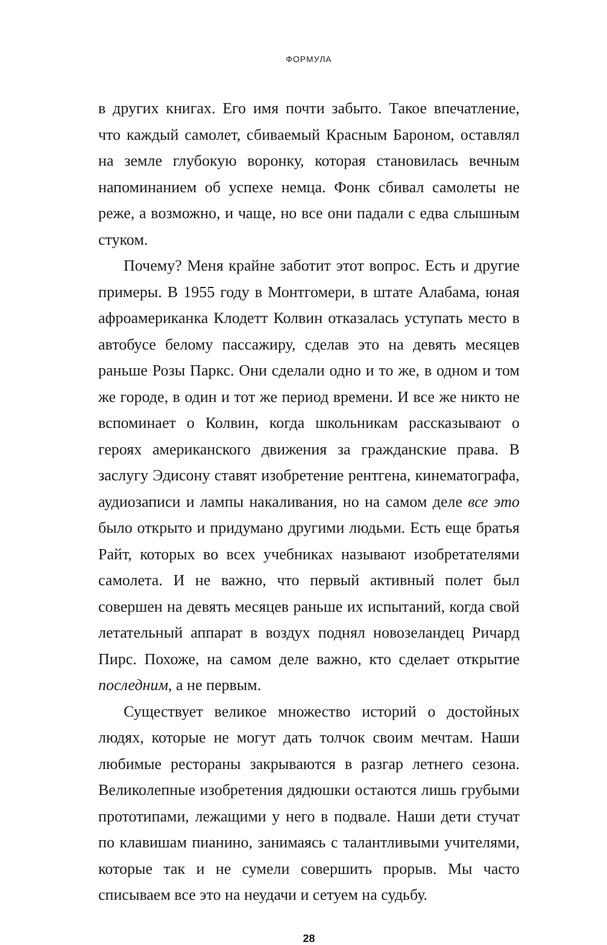ФОРМУЛА
в других книгах. Его имя почти забыто. Такое впечатление, что каждый самолет, сбиваемый Красным Бароном, оставлял на земле глубокую воронку, которая становилась вечным напоминанием об успехе немца. Фонк сбивал самолеты не реже, а возможно, и чаще, но все они падали с едва слышным стуком.
Почему? Меня крайне заботит этот вопрос. Есть и другие примеры. В 1955 году в Монтгомери, в штате Алабама, юная афроамериканка Клодетт Колвин отказалась уступать место в автобусе белому пассажиру, сделав это на девять месяцев раньше Розы Паркс. Они сделали одно и то же, в одном и том же городе, в один и тот же период времени. И все же никто не вспоминает о Колвин, когда школьникам рассказывают о героях американского движения за гражданские права. В заслугу Эдисону ставят изобретение рентгена, кинематографа, аудиозаписи и лампы накаливания, но на самом деле все это было открыто и придумано другими людьми. Есть еще братья Райт, которых во всех учебниках называют изобретателями самолета. И не важно, что первый активный полет был совершен на девять месяцев раньше их испытаний, когда свой летательный аппарат в воздух поднял новозеландец Ричард Пирс. Похоже, на самом деле важно, кто сделает открытие последним, а не первым.
Существует великое множество историй о достойных людях, которые не могут дать толчок своим мечтам. Наши любимые рестораны закрываются в разгар летнего сезона. Великолепные изобретения дядюшки остаются лишь грубыми прототипами, лежащими у него в подвале. Наши дети стучат по клавишам пианино, занимаясь с талантливыми учителями, которые так и не сумели совершить прорыв. Мы часто списываем все это на неудачи и сетуем на судьбу.
28